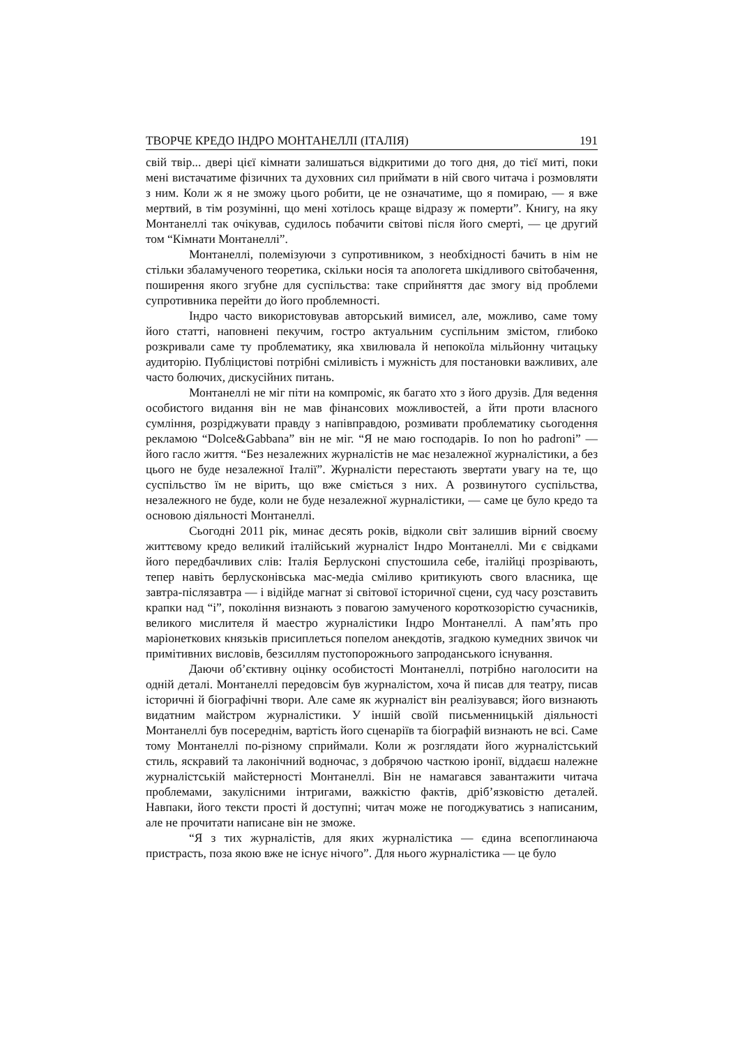ТВОРЧЕ КРЕДО ІНДРО МОНТАНЕЛЛІ (ІТАЛІЯ) 191
свій твір... двері цієї кімнати залишаться відкритими до того дня, до тієї миті, поки мені вистачатиме фізичних та духовних сил приймати в ній свого читача і розмовляти з ним. Коли ж я не зможу цього робити, це не означатиме, що я помираю, — я вже мертвий, в тім розумінні, що мені хотілось краще відразу ж померти”. Книгу, на яку Монтанеллі так очікував, судилось побачити світові після його смерті, — це другий том “Кімнати Монтанеллі”.
Монтанеллі, полемізуючи з супротивником, з необхідності бачить в нім не стільки збаламученого теоретика, скільки носія та апологета шкідливого світобачення, поширення якого згубне для суспільства: таке сприйняття дає змогу від проблеми супротивника перейти до його проблемності.
Індро часто використовував авторський вимисел, але, можливо, саме тому його статті, наповнені пекучим, гостро актуальним суспільним змістом, глибоко розкривали саме ту проблематику, яка хвилювала й непокоїла мільйонну читацьку аудиторію. Публіцистові потрібні сміливість і мужність для постановки важливих, але часто болючих, дискусійних питань.
Монтанеллі не міг піти на компроміс, як багато хто з його друзів. Для ведення особистого видання він не мав фінансових можливостей, а йти проти власного сумління, розріджувати правду з напівправдою, розмивати проблематику сьогодення рекламою “Dolce&Gabbana” він не міг. “Я не маю господарів. Io non ho padroni” — його гасло життя. “Без незалежних журналістів не має незалежної журналістики, а без цього не буде незалежної Італії”. Журналісти перестають звертати увагу на те, що суспільство їм не вірить, що вже сміється з них. А розвинутого суспільства, незалежного не буде, коли не буде незалежної журналістики, — саме це було кредо та основою діяльності Монтанеллі.
Сьогодні 2011 рік, минає десять років, відколи світ залишив вірний своєму життєвому кредо великий італійський журналіст Індро Монтанеллі. Ми є свідками його передбачливих слів: Італія Берлусконі спустошила себе, італійці прозрівають, тепер навіть берлусконівська мас-медіа сміливо критикують свого власника, ще завтра-післязавтра — і відійде магнат зі світової історичної сцени, суд часу розставить крапки над “і”, покоління визнають з повагою замученого короткозорістю сучасників, великого мислителя й маестро журналістики Індро Монтанеллі. А пам’ять про маріонеткових князьків присиплеться попелом анекдотів, згадкою кумедних звичок чи примітивних висловів, безсиллям пустопорожнього запроданського існування.
Даючи об’єктивну оцінку особистості Монтанеллі, потрібно наголосити на одній деталі. Монтанеллі передовсім був журналістом, хоча й писав для театру, писав історичні й біографічні твори. Але саме як журналіст він реалізувався; його визнають видатним майстром журналістики. У іншій своїй письменницькій діяльності Монтанеллі був посереднім, вартість його сценаріїв та біографій визнають не всі. Саме тому Монтанеллі по-різному сприймали. Коли ж розглядати його журналістський стиль, яскравий та лаконічний водночас, з добрячою часткою іронії, віддаєш належне журналістській майстерності Монтанеллі. Він не намагався завантажити читача проблемами, закулісними інтригами, важкістю фактів, дріб’язковістю деталей. Навпаки, його тексти прості й доступні; читач може не погоджуватись з написаним, але не прочитати написане він не зможе.
“Я з тих журналістів, для яких журналістика — єдина всепоглинаюча пристрасть, поза якою вже не існує нічого”. Для нього журналістика — це було